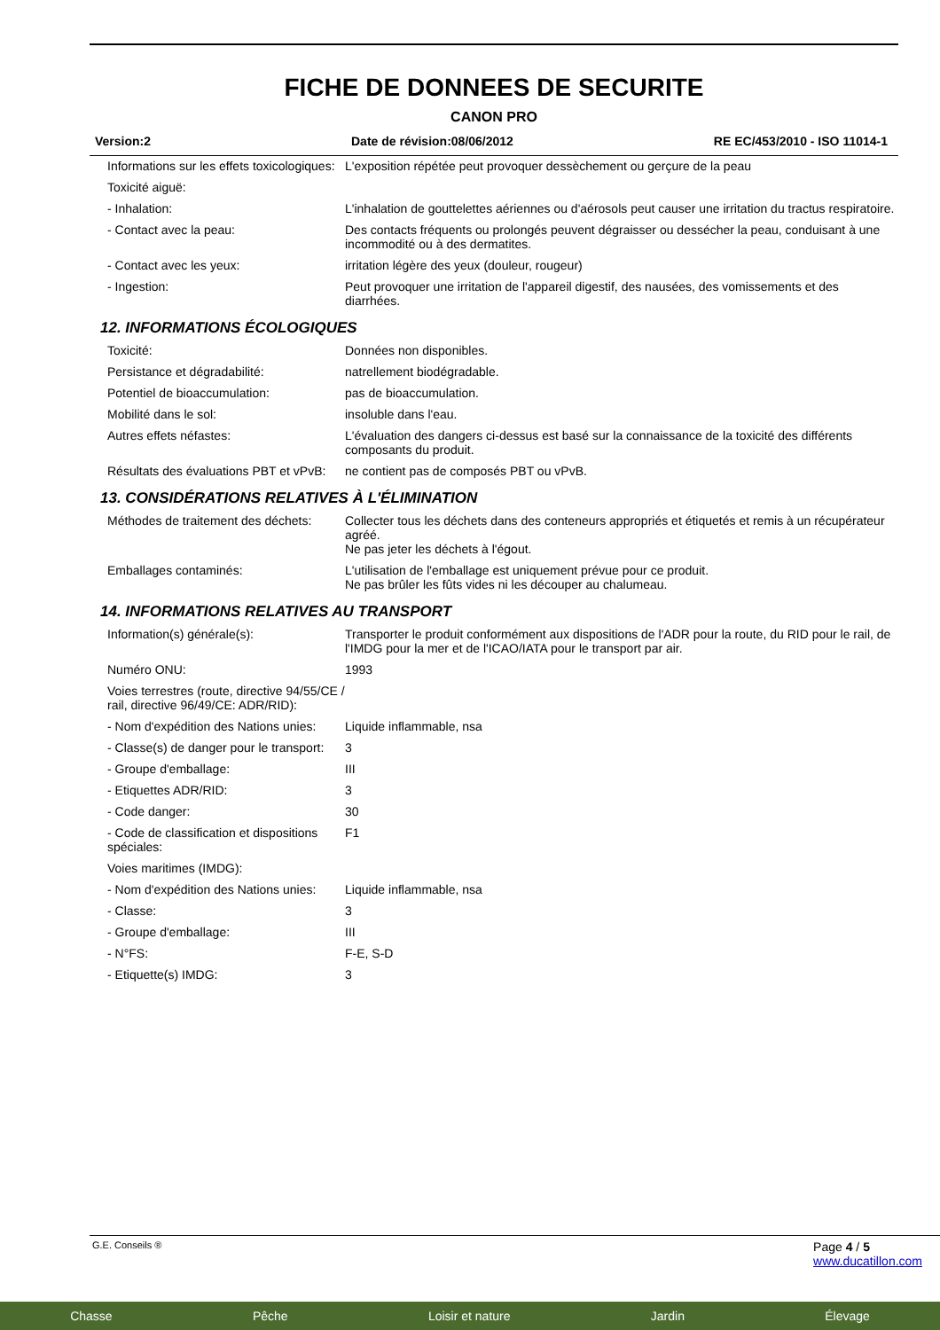FICHE DE DONNEES DE SECURITE
CANON PRO
Version:2 Date de révision:08/06/2012 RE EC/453/2010 - ISO 11014-1
| Informations sur les effets toxicologiques: | L'exposition répétée peut provoquer dessèchement ou gerçure de la peau |
| Toxicité aiguë: | |
| - Inhalation: | L'inhalation de gouttelettes aériennes ou d'aérosols peut causer une irritation du tractus respiratoire. |
| - Contact avec la peau: | Des contacts fréquents ou prolongés peuvent dégraisser ou dessécher la peau, conduisant à une incommodité ou à des dermatites. |
| - Contact avec les yeux: | irritation légère des yeux (douleur, rougeur) |
| - Ingestion: | Peut provoquer une irritation de l'appareil digestif, des nausées, des vomissements et des diarrhées. |
12. INFORMATIONS ÉCOLOGIQUES
| Toxicité: | Données non disponibles. |
| Persistance et dégradabilité: | natrellement biodégradable. |
| Potentiel de bioaccumulation: | pas de bioaccumulation. |
| Mobilité dans le sol: | insoluble dans l'eau. |
| Autres effets néfastes: | L'évaluation des dangers ci-dessus est basé sur la connaissance de la toxicité des différents composants du produit. |
| Résultats des évaluations PBT et vPvB: | ne contient pas de composés PBT ou vPvB. |
13. CONSIDÉRATIONS RELATIVES À L'ÉLIMINATION
| Méthodes de traitement des déchets: | Collecter tous les déchets dans des conteneurs appropriés et étiquetés et remis à un récupérateur agréé. Ne pas jeter les déchets à l'égout. |
| Emballages contaminés: | L'utilisation de l'emballage est uniquement prévue pour ce produit. Ne pas brûler les fûts vides ni les découper au chalumeau. |
14. INFORMATIONS RELATIVES AU TRANSPORT
| Information(s) générale(s): | Transporter le produit conformément aux dispositions de l'ADR pour la route, du RID pour le rail, de l'IMDG pour la mer et de l'ICAO/IATA pour le transport par air. |
| Numéro ONU: | 1993 |
| Voies terrestres (route, directive 94/55/CE / rail, directive 96/49/CE: ADR/RID): | |
| - Nom d'expédition des Nations unies: | Liquide inflammable, nsa |
| - Classe(s) de danger pour le transport: | 3 |
| - Groupe d'emballage: | III |
| - Etiquettes ADR/RID: | 3 |
| - Code danger: | 30 |
| - Code de classification et dispositions spéciales: | F1 |
| Voies maritimes (IMDG): | |
| - Nom d'expédition des Nations unies: | Liquide inflammable, nsa |
| - Classe: | 3 |
| - Groupe d'emballage: | III |
| - N°FS: | F-E, S-D |
| - Etiquette(s) IMDG: | 3 |
G.E. Conseils ® Page 4 / 5
www.ducatillon.com
Chasse Pêche Loisir et nature Jardin Élevage